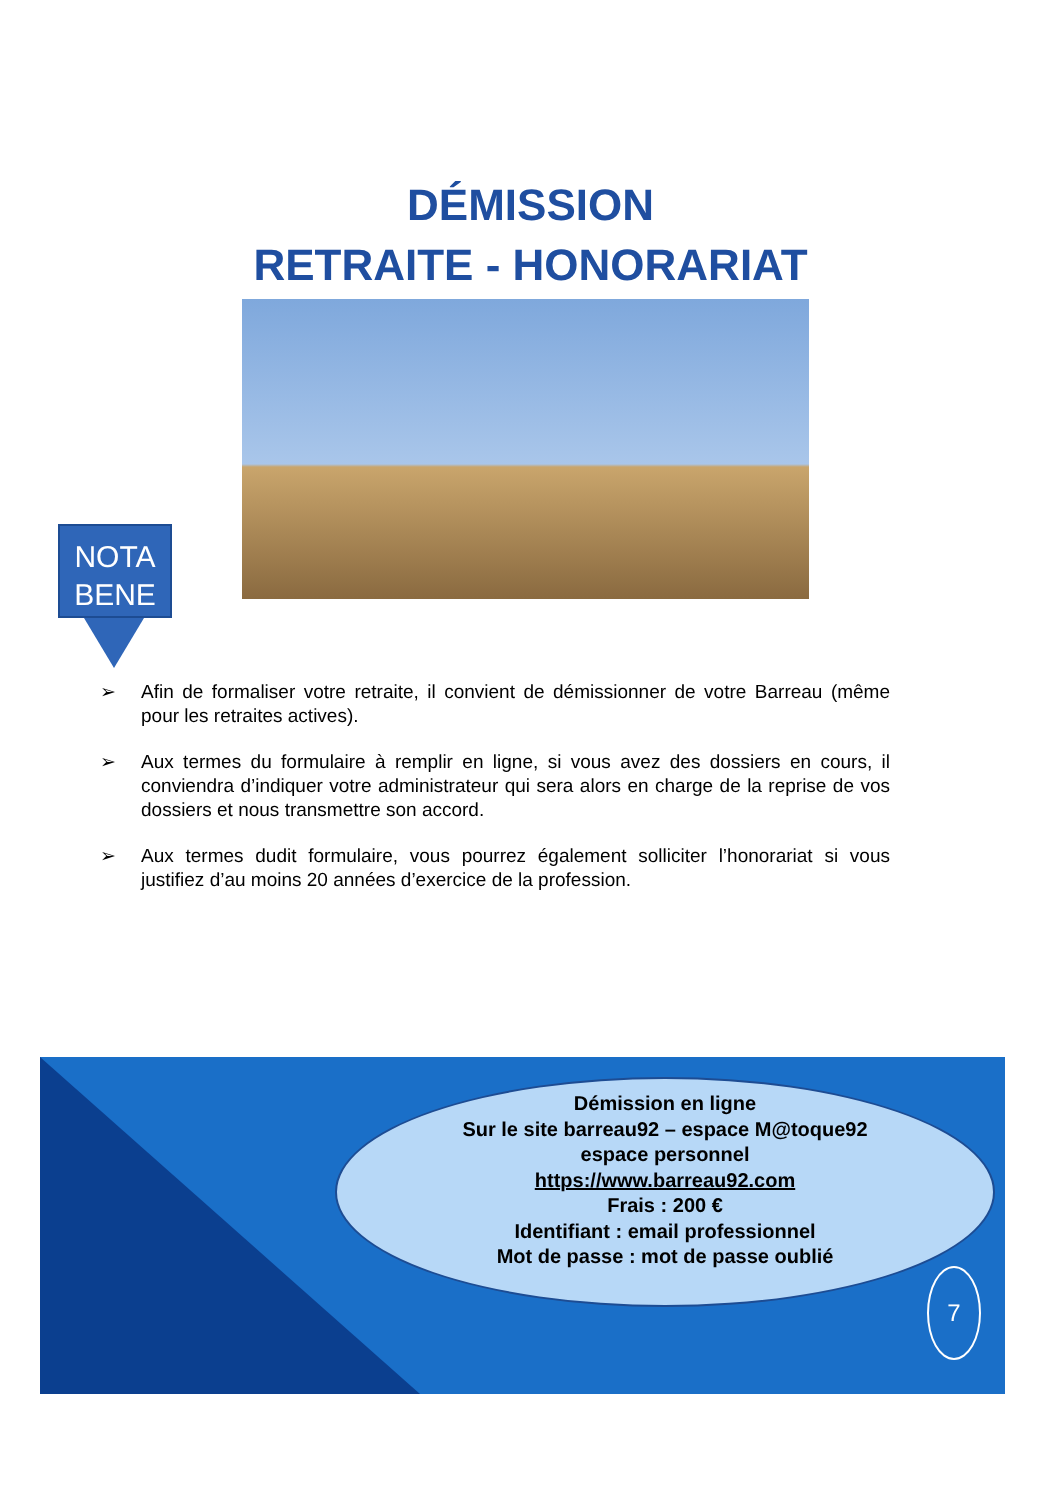DÉMISSION
RETRAITE - HONORARIAT
NOTA
BENE
➢ Afin de formaliser votre retraite, il convient de démissionner de votre Barreau (même pour les retraites actives).
➢ Aux termes du formulaire à remplir en ligne, si vous avez des dossiers en cours, il conviendra d’indiquer votre administrateur qui sera alors en charge de la reprise de vos dossiers et nous transmettre son accord.
➢ Aux termes dudit formulaire, vous pourrez également solliciter l’honorariat si vous justifiez d’au moins 20 années d’exercice de la profession.
Démission en ligne
Sur le site barreau92 – espace M@toque92
espace personnel
https://www.barreau92.com
Frais : 200 €
Identifiant : email professionnel
Mot de passe : mot de passe oublié
7